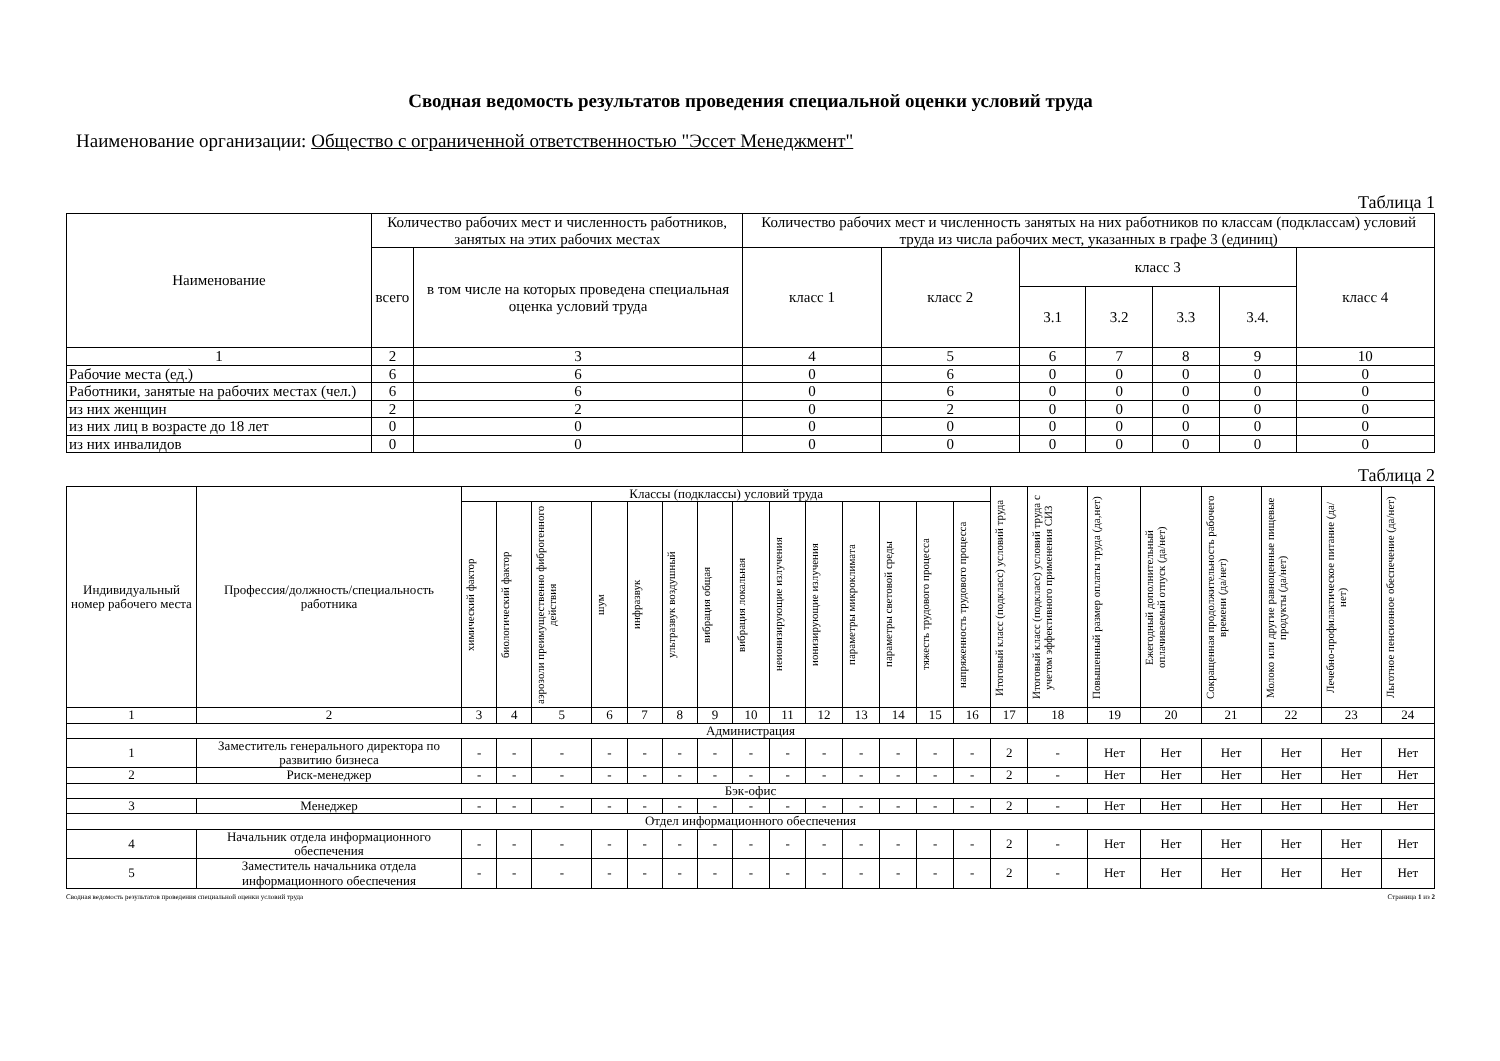Сводная ведомость результатов проведения специальной оценки условий труда
Наименование организации: Общество с ограниченной ответственностью "Эссет Менеджмент"
Таблица 1
| Наименование | Количество рабочих мест и численность работников, занятых на этих рабочих местах | | Количество рабочих мест и численность занятых на них работников по классам (подклассам) условий труда из числа рабочих мест, указанных в графе 3 (единиц) | | | | | | |
| --- | --- | --- | --- | --- | --- | --- | --- | --- | --- |
| | всего | в том числе на которых проведена специальная оценка условий труда | класс 1 | класс 2 | класс 3 | | | | класс 4 |
| | | | | | 3.1 | 3.2 | 3.3 | 3.4. | |
| 1 | 2 | 3 | 4 | 5 | 6 | 7 | 8 | 9 | 10 |
| Рабочие места (ед.) | 6 | 6 | 0 | 6 | 0 | 0 | 0 | 0 | 0 |
| Работники, занятые на рабочих местах (чел.) | 6 | 6 | 0 | 6 | 0 | 0 | 0 | 0 | 0 |
| из них женщин | 2 | 2 | 0 | 2 | 0 | 0 | 0 | 0 | 0 |
| из них лиц в возрасте до 18 лет | 0 | 0 | 0 | 0 | 0 | 0 | 0 | 0 | 0 |
| из них инвалидов | 0 | 0 | 0 | 0 | 0 | 0 | 0 | 0 | 0 |
Таблица 2
| Индивидуальный номер рабочего места | Профессия/должность/специальность работника | Классы (подклассы) условий труда | | | | | | | | | | | | | | Итоговый класс (подкласс) условий труда | Итоговый класс (подкласс) условий труда с учетом эффективного применения СИЗ | Повышенный размер оплаты труда (да,нет) | Ежегодный дополнительный оплачиваемый отпуск (да/нет) | Сокращенная продолжительность рабочего времени (да/нет) | Молоко или другие равноценные пищевые продукты (да/нет) | Лечебно-профилактическое питание (да/нет) | Льготное пенсионное обеспечение (да/нет) |
| --- | --- | --- | --- | --- | --- | --- | --- | --- | --- | --- | --- | --- | --- | --- | --- | --- | --- | --- | --- | --- | --- | --- | --- |
| | | химический фактор | биологический фактор | аэрозоли преимущественно фиброгенного действия | шум | инфразвук | ультразвук воздушный | вибрация общая | вибрация локальная | неионизирующие излучения | ионизирующие излучения | параметры микроклимата | параметры световой среды | тяжесть трудового процесса | напряженность трудового процесса | | | | | | | | |
| 1 | 2 | 3 | 4 | 5 | 6 | 7 | 8 | 9 | 10 | 11 | 12 | 13 | 14 | 15 | 16 | 17 | 18 | 19 | 20 | 21 | 22 | 23 | 24 |
| Администрация | | | | | | | | | | | | | | | | | | | | | | | |
| 1 | Заместитель генерального директора по развитию бизнеса | - | - | - | - | - | - | - | - | - | - | - | - | - | - | 2 | - | Нет | Нет | Нет | Нет | Нет | Нет |
| 2 | Риск-менеджер | - | - | - | - | - | - | - | - | - | - | - | - | - | - | 2 | - | Нет | Нет | Нет | Нет | Нет | Нет |
| Бэк-офис | | | | | | | | | | | | | | | | | | | | | | | |
| 3 | Менеджер | - | - | - | - | - | - | - | - | - | - | - | - | - | - | 2 | - | Нет | Нет | Нет | Нет | Нет | Нет |
| Отдел информационного обеспечения | | | | | | | | | | | | | | | | | | | | | | | |
| 4 | Начальник отдела информационного обеспечения | - | - | - | - | - | - | - | - | - | - | - | - | - | - | 2 | - | Нет | Нет | Нет | Нет | Нет | Нет |
| 5 | Заместитель начальника отдела информационного обеспечения | - | - | - | - | - | - | - | - | - | - | - | - | - | - | 2 | - | Нет | Нет | Нет | Нет | Нет | Нет |
Сводная ведомость результатов проведения специальной оценки условий труда Страница 1 из 2